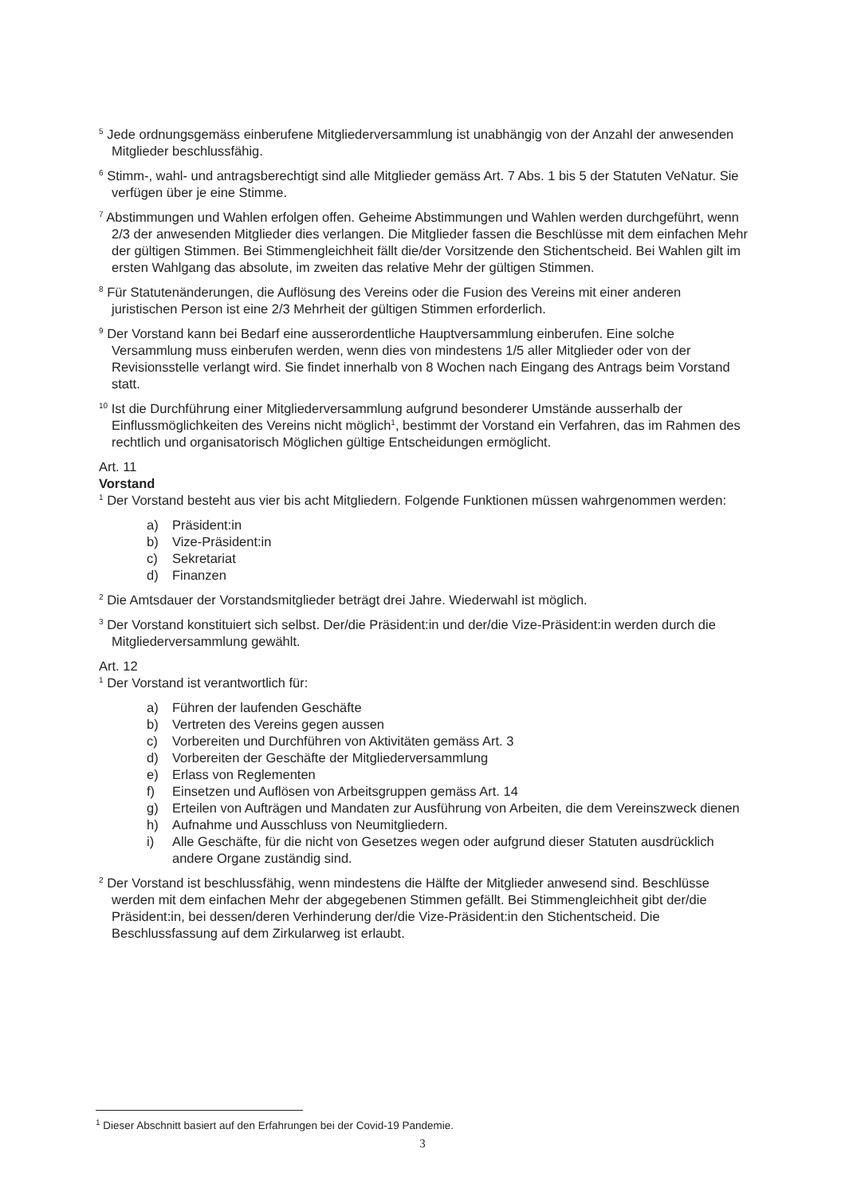<sup>5</sup> Jede ordnungsgemäss einberufene Mitgliederversammlung ist unabhängig von der Anzahl der anwesenden Mitglieder beschlussfähig.
<sup>6</sup> Stimm-, wahl- und antragsberechtigt sind alle Mitglieder gemäss Art. 7 Abs. 1 bis 5 der Statuten VeNatur. Sie verfügen über je eine Stimme.
<sup>7</sup> Abstimmungen und Wahlen erfolgen offen. Geheime Abstimmungen und Wahlen werden durchgeführt, wenn 2/3 der anwesenden Mitglieder dies verlangen. Die Mitglieder fassen die Beschlüsse mit dem einfachen Mehr der gültigen Stimmen. Bei Stimmengleichheit fällt die/der Vorsitzende den Stichentscheid. Bei Wahlen gilt im ersten Wahlgang das absolute, im zweiten das relative Mehr der gültigen Stimmen.
<sup>8</sup> Für Statutenänderungen, die Auflösung des Vereins oder die Fusion des Vereins mit einer anderen juristischen Person ist eine 2/3 Mehrheit der gültigen Stimmen erforderlich.
<sup>9</sup> Der Vorstand kann bei Bedarf eine ausserordentliche Hauptversammlung einberufen. Eine solche Versammlung muss einberufen werden, wenn dies von mindestens 1/5 aller Mitglieder oder von der Revisionsstelle verlangt wird. Sie findet innerhalb von 8 Wochen nach Eingang des Antrags beim Vorstand statt.
<sup>10</sup> Ist die Durchführung einer Mitgliederversammlung aufgrund besonderer Umstände ausserhalb der Einflussmöglichkeiten des Vereins nicht möglich<sup>1</sup>, bestimmt der Vorstand ein Verfahren, das im Rahmen des rechtlich und organisatorisch Möglichen gültige Entscheidungen ermöglicht.
Art. 11
Vorstand
<sup>1</sup> Der Vorstand besteht aus vier bis acht Mitgliedern. Folgende Funktionen müssen wahrgenommen werden:
a) Präsident:in
b) Vize-Präsident:in
c) Sekretariat
d) Finanzen
<sup>2</sup> Die Amtsdauer der Vorstandsmitglieder beträgt drei Jahre. Wiederwahl ist möglich.
<sup>3</sup> Der Vorstand konstituiert sich selbst. Der/die Präsident:in und der/die Vize-Präsident:in werden durch die Mitgliederversammlung gewählt.
Art. 12
<sup>1</sup> Der Vorstand ist verantwortlich für:
a) Führen der laufenden Geschäfte
b) Vertreten des Vereins gegen aussen
c) Vorbereiten und Durchführen von Aktivitäten gemäss Art. 3
d) Vorbereiten der Geschäfte der Mitgliederversammlung
e) Erlass von Reglementen
f) Einsetzen und Auflösen von Arbeitsgruppen gemäss Art. 14
g) Erteilen von Aufträgen und Mandaten zur Ausführung von Arbeiten, die dem Vereinszweck dienen
h) Aufnahme und Ausschluss von Neumitgliedern.
i) Alle Geschäfte, für die nicht von Gesetzes wegen oder aufgrund dieser Statuten ausdrücklich andere Organe zuständig sind.
<sup>2</sup> Der Vorstand ist beschlussfähig, wenn mindestens die Hälfte der Mitglieder anwesend sind. Beschlüsse werden mit dem einfachen Mehr der abgegebenen Stimmen gefällt. Bei Stimmengleichheit gibt der/die Präsident:in, bei dessen/deren Verhinderung der/die Vize-Präsident:in den Stichentscheid. Die Beschlussfassung auf dem Zirkularweg ist erlaubt.
<sup>1</sup> Dieser Abschnitt basiert auf den Erfahrungen bei der Covid-19 Pandemie.
3